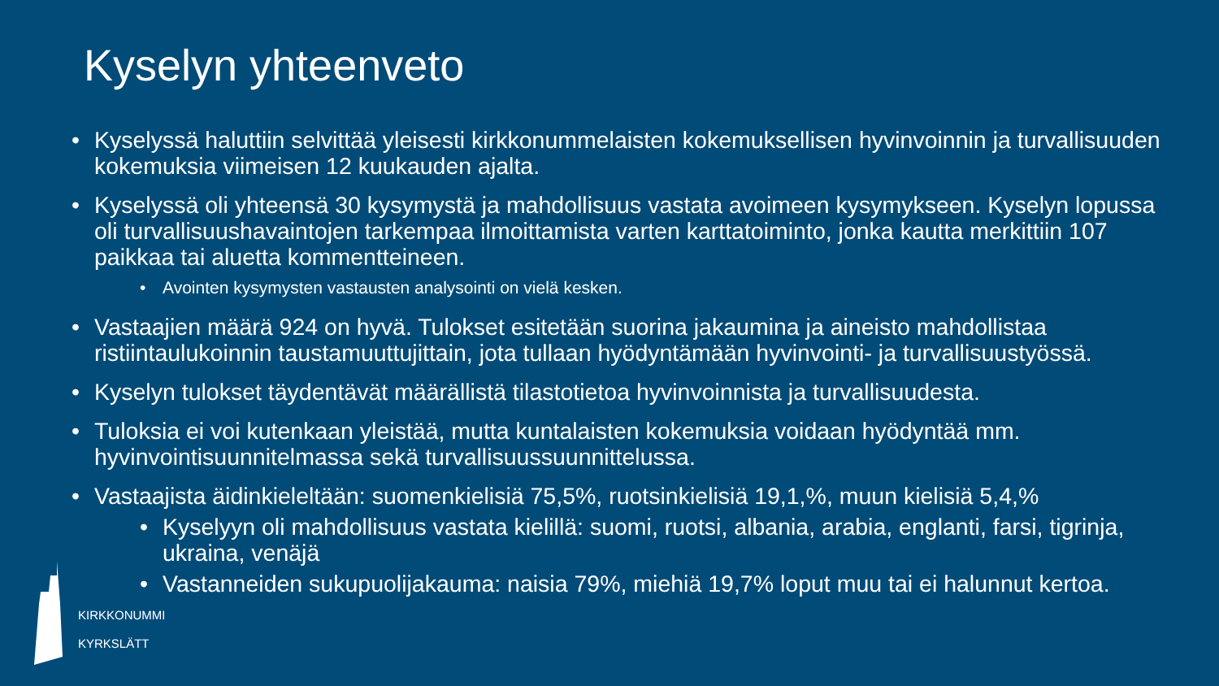Kyselyn yhteenveto
• Kyselyssä haluttiin selvittää yleisesti kirkkonummelaisten kokemuksellisen hyvinvoinnin ja turvallisuuden kokemuksia viimeisen 12 kuukauden ajalta.
• Kyselyssä oli yhteensä 30 kysymystä ja mahdollisuus vastata avoimeen kysymykseen. Kyselyn lopussa oli turvallisuushavaintojen tarkempaa ilmoittamista varten karttatoiminto, jonka kautta merkittiin 107 paikkaa tai aluetta kommentteineen.
• Avointen kysymysten vastausten analysointi on vielä kesken.
• Vastaajien määrä 924 on hyvä. Tulokset esitetään suorina jakaumina ja aineisto mahdollistaa ristiintaulukoinnin taustamuuttujittain, jota tullaan hyödyntämään hyvinvointi- ja turvallisuustyössä.
• Kyselyn tulokset täydentävät määrällistä tilastotietoa hyvinvoinnista ja turvallisuudesta.
• Tuloksia ei voi kutenkaan yleistää, mutta kuntalaisten kokemuksia voidaan hyödyntää mm. hyvinvointisuunnitelmassa sekä turvallisuussuunnittelussa.
• Vastaajista äidinkieleltään: suomenkielisiä 75,5%, ruotsinkielisiä 19,1,%, muun kielisiä 5,4,%
• Kyselyyn oli mahdollisuus vastata kielillä: suomi, ruotsi, albania, arabia, englanti, farsi, tigrinja, ukraina, venäjä
• Vastanneiden sukupuolijakauma: naisia 79%, miehiä 19,7% loput muu tai ei halunnut kertoa.
KIRKKONUMMI
KYRKSLÄTT